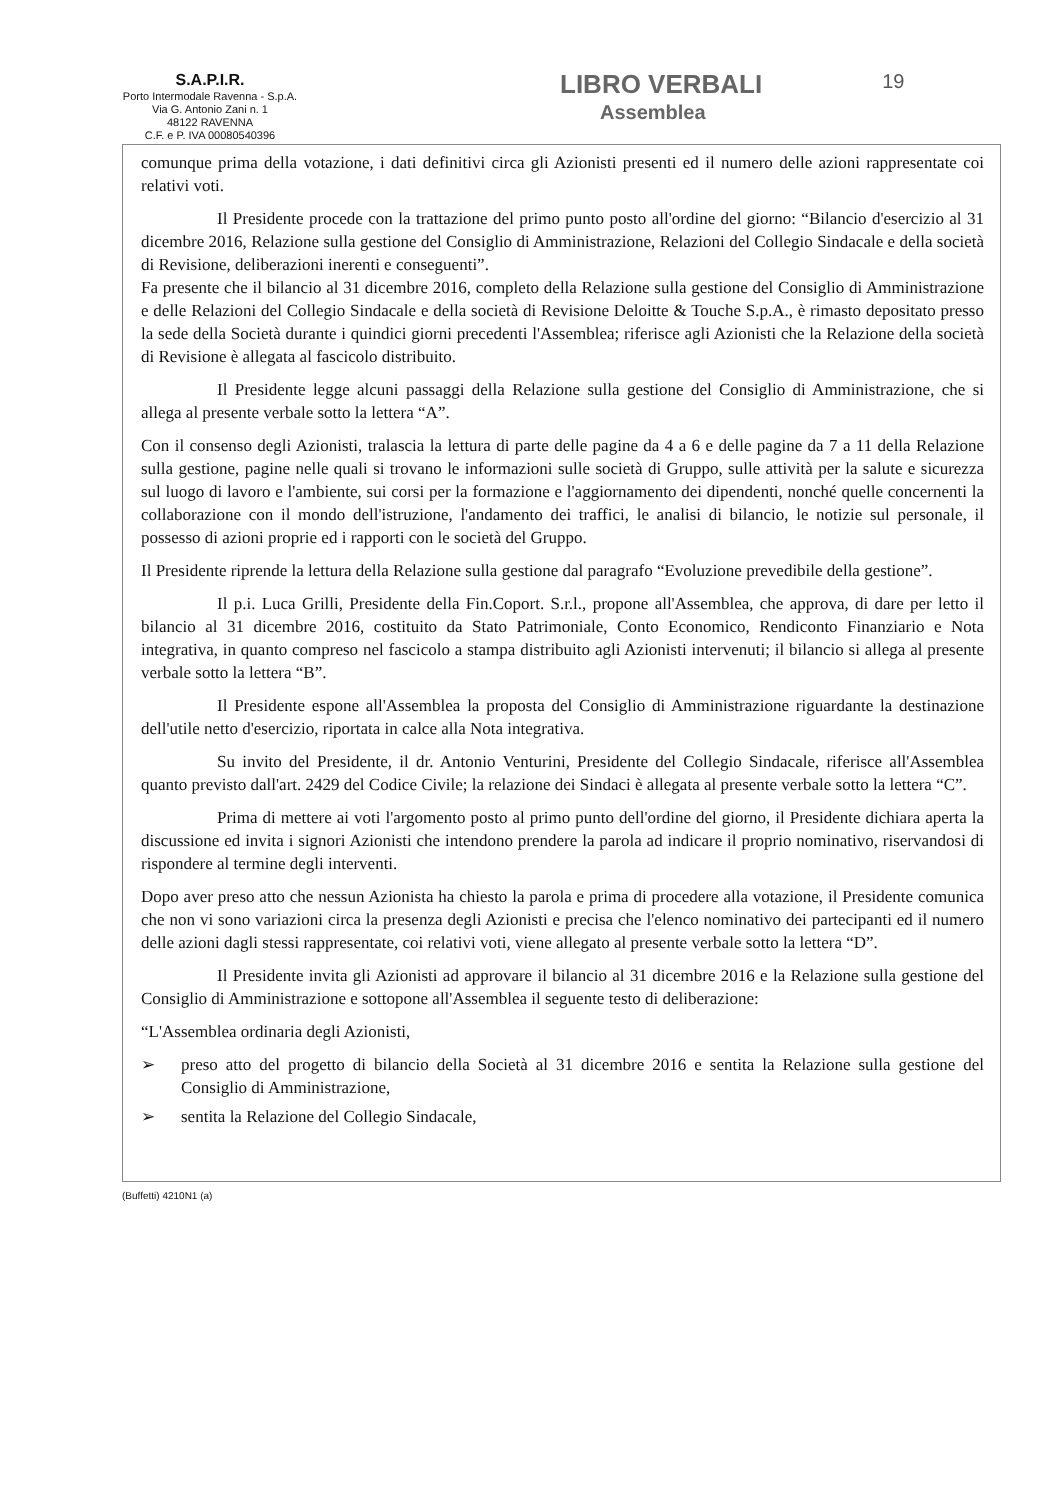S.A.P.I.R.
Porto Intermodale Ravenna - S.p.A.
Via G. Antonio Zani n. 1
48122 RAVENNA
C.F. e P. IVA 00080540396
LIBRO VERBALI
Assemblea
19
comunque prima della votazione, i dati definitivi circa gli Azionisti presenti ed il numero delle azioni rappresentate coi relativi voti.
Il Presidente procede con la trattazione del primo punto posto all'ordine del giorno: “Bilancio d'esercizio al 31 dicembre 2016, Relazione sulla gestione del Consiglio di Amministrazione, Relazioni del Collegio Sindacale e della società di Revisione, deliberazioni inerenti e conseguenti”.
Fa presente che il bilancio al 31 dicembre 2016, completo della Relazione sulla gestione del Consiglio di Amministrazione e delle Relazioni del Collegio Sindacale e della società di Revisione Deloitte & Touche S.p.A., è rimasto depositato presso la sede della Società durante i quindici giorni precedenti l'Assemblea; riferisce agli Azionisti che la Relazione della società di Revisione è allegata al fascicolo distribuito.
Il Presidente legge alcuni passaggi della Relazione sulla gestione del Consiglio di Amministrazione, che si allega al presente verbale sotto la lettera “A”.
Con il consenso degli Azionisti, tralascia la lettura di parte delle pagine da 4 a 6 e delle pagine da 7 a 11 della Relazione sulla gestione, pagine nelle quali si trovano le informazioni sulle società di Gruppo, sulle attività per la salute e sicurezza sul luogo di lavoro e l'ambiente, sui corsi per la formazione e l'aggiornamento dei dipendenti, nonché quelle concernenti la collaborazione con il mondo dell'istruzione, l'andamento dei traffici, le analisi di bilancio, le notizie sul personale, il possesso di azioni proprie ed i rapporti con le società del Gruppo.
Il Presidente riprende la lettura della Relazione sulla gestione dal paragrafo “Evoluzione prevedibile della gestione”.
Il p.i. Luca Grilli, Presidente della Fin.Coport. S.r.l., propone all'Assemblea, che approva, di dare per letto il bilancio al 31 dicembre 2016, costituito da Stato Patrimoniale, Conto Economico, Rendiconto Finanziario e Nota integrativa, in quanto compreso nel fascicolo a stampa distribuito agli Azionisti intervenuti; il bilancio si allega al presente verbale sotto la lettera “B”.
Il Presidente espone all'Assemblea la proposta del Consiglio di Amministrazione riguardante la destinazione dell'utile netto d'esercizio, riportata in calce alla Nota integrativa.
Su invito del Presidente, il dr. Antonio Venturini, Presidente del Collegio Sindacale, riferisce all'Assemblea quanto previsto dall'art. 2429 del Codice Civile; la relazione dei Sindaci è allegata al presente verbale sotto la lettera “C”.
Prima di mettere ai voti l'argomento posto al primo punto dell'ordine del giorno, il Presidente dichiara aperta la discussione ed invita i signori Azionisti che intendono prendere la parola ad indicare il proprio nominativo, riservandosi di rispondere al termine degli interventi.
Dopo aver preso atto che nessun Azionista ha chiesto la parola e prima di procedere alla votazione, il Presidente comunica che non vi sono variazioni circa la presenza degli Azionisti e precisa che l'elenco nominativo dei partecipanti ed il numero delle azioni dagli stessi rappresentate, coi relativi voti, viene allegato al presente verbale sotto la lettera “D”.
Il Presidente invita gli Azionisti ad approvare il bilancio al 31 dicembre 2016 e la Relazione sulla gestione del Consiglio di Amministrazione e sottopone all'Assemblea il seguente testo di deliberazione:
“L'Assemblea ordinaria degli Azionisti,
➢ preso atto del progetto di bilancio della Società al 31 dicembre 2016 e sentita la Relazione sulla gestione del Consiglio di Amministrazione,
➢ sentita la Relazione del Collegio Sindacale,
(Buffetti) 4210N1 (a)